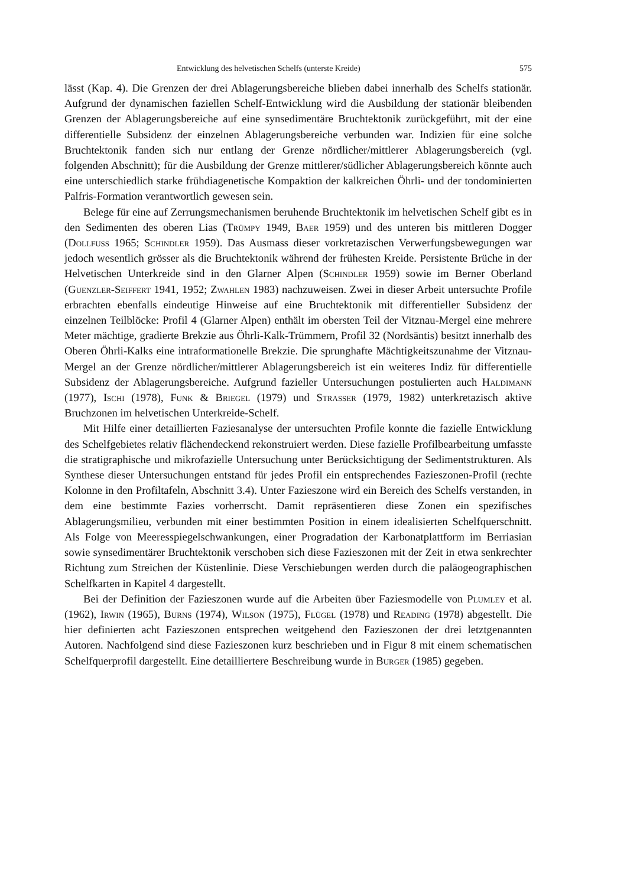Entwicklung des helvetischen Schelfs (unterste Kreide) 575
lässt (Kap. 4). Die Grenzen der drei Ablagerungsbereiche blieben dabei innerhalb des Schelfs stationär. Aufgrund der dynamischen faziellen Schelf-Entwicklung wird die Ausbildung der stationär bleibenden Grenzen der Ablagerungsbereiche auf eine synsedimentäre Bruchtektonik zurückgeführt, mit der eine differentielle Subsidenz der einzelnen Ablagerungsbereiche verbunden war. Indizien für eine solche Bruchtektonik fanden sich nur entlang der Grenze nördlicher/mittlerer Ablagerungsbereich (vgl. folgenden Abschnitt); für die Ausbildung der Grenze mittlerer/südlicher Ablagerungsbereich könnte auch eine unterschiedlich starke frühdiagenetische Kompaktion der kalkreichen Öhrli- und der tondominierten Palfris-Formation verantwortlich gewesen sein.
Belege für eine auf Zerrungsmechanismen beruhende Bruchtektonik im helvetischen Schelf gibt es in den Sedimenten des oberen Lias (Trümpy 1949, Baer 1959) und des unteren bis mittleren Dogger (Dollfuss 1965; Schindler 1959). Das Ausmass dieser vorkretazischen Verwerfungsbewegungen war jedoch wesentlich grösser als die Bruchtektonik während der frühesten Kreide. Persistente Brüche in der Helvetischen Unterkreide sind in den Glarner Alpen (Schindler 1959) sowie im Berner Oberland (Guenzler-Seiffert 1941, 1952; Zwahlen 1983) nachzuweisen. Zwei in dieser Arbeit untersuchte Profile erbrachten ebenfalls eindeutige Hinweise auf eine Bruchtektonik mit differentieller Subsidenz der einzelnen Teilblöcke: Profil 4 (Glarner Alpen) enthält im obersten Teil der Vitznau-Mergel eine mehrere Meter mächtige, gradierte Brekzie aus Öhrli-Kalk-Trümmern, Profil 32 (Nordsäntis) besitzt innerhalb des Oberen Öhrli-Kalks eine intraformationelle Brekzie. Die sprunghafte Mächtigkeitszunahme der Vitznau-Mergel an der Grenze nördlicher/mittlerer Ablagerungsbereich ist ein weiteres Indiz für differentielle Subsidenz der Ablagerungsbereiche. Aufgrund fazieller Untersuchungen postulierten auch Haldimann (1977), Ischi (1978), Funk & Briegel (1979) und Strasser (1979, 1982) unterkretazisch aktive Bruchzonen im helvetischen Unterkreide-Schelf.
Mit Hilfe einer detaillierten Faziesanalyse der untersuchten Profile konnte die fazielle Entwicklung des Schelfgebietes relativ flächendeckend rekonstruiert werden. Diese fazielle Profilbearbeitung umfasste die stratigraphische und mikrofazielle Untersuchung unter Berücksichtigung der Sedimentstrukturen. Als Synthese dieser Untersuchungen entstand für jedes Profil ein entsprechendes Fazieszonen-Profil (rechte Kolonne in den Profiltafeln, Abschnitt 3.4). Unter Fazieszone wird ein Bereich des Schelfs verstanden, in dem eine bestimmte Fazies vorherrscht. Damit repräsentieren diese Zonen ein spezifisches Ablagerungsmilieu, verbunden mit einer bestimmten Position in einem idealisierten Schelfquerschnitt. Als Folge von Meeresspiegelschwankungen, einer Progradation der Karbonatplattform im Berriasian sowie synsedimentärer Bruchtektonik verschoben sich diese Fazieszonen mit der Zeit in etwa senkrechter Richtung zum Streichen der Küstenlinie. Diese Verschiebungen werden durch die paläogeographischen Schelfkarten in Kapitel 4 dargestellt.
Bei der Definition der Fazieszonen wurde auf die Arbeiten über Faziesmodelle von Plumley et al. (1962), Irwin (1965), Burns (1974), Wilson (1975), Flügel (1978) und Reading (1978) abgestellt. Die hier definierten acht Fazieszonen entsprechen weitgehend den Fazieszonen der drei letztgenannten Autoren. Nachfolgend sind diese Fazieszonen kurz beschrieben und in Figur 8 mit einem schematischen Schelfquerprofil dargestellt. Eine detailliertere Beschreibung wurde in Burger (1985) gegeben.